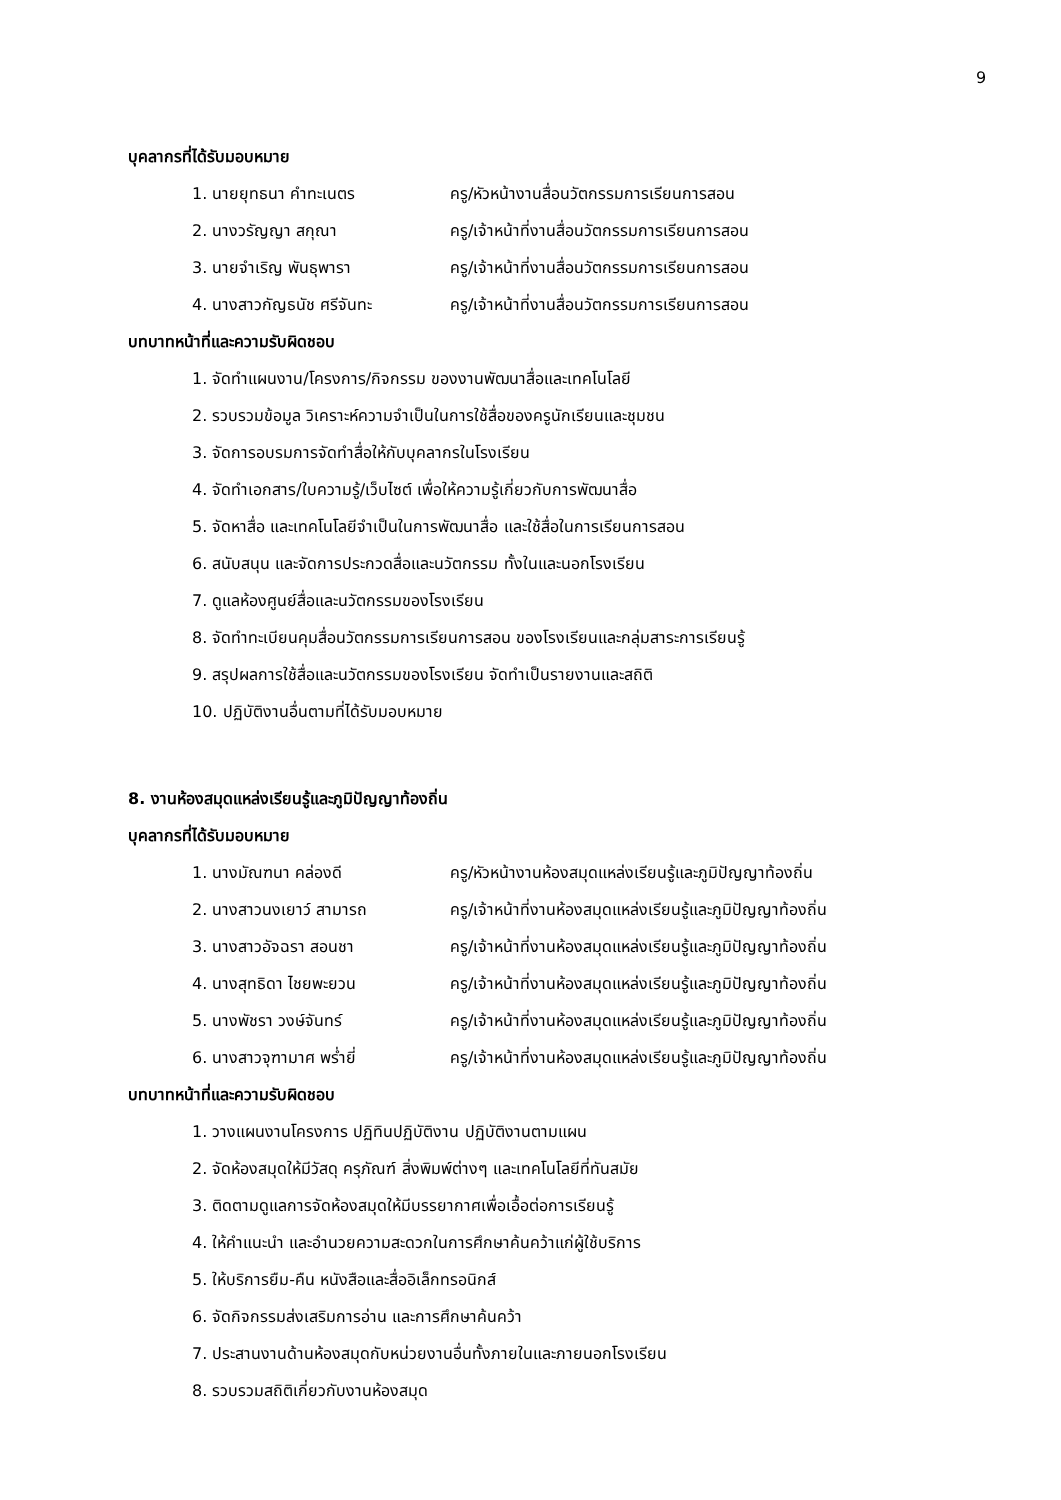9
บุคลากรที่ได้รับมอบหมาย
1. นายยุทธนา คำทะเนตร ครู/หัวหน้างานสื่อนวัตกรรมการเรียนการสอน
2. นางวรัญญา สกุณา ครู/เจ้าหน้าที่งานสื่อนวัตกรรมการเรียนการสอน
3. นายจำเริญ พันธุพารา ครู/เจ้าหน้าที่งานสื่อนวัตกรรมการเรียนการสอน
4. นางสาวกัญธนัช ศรีจันทะ ครู/เจ้าหน้าที่งานสื่อนวัตกรรมการเรียนการสอน
บทบาทหน้าที่และความรับผิดชอบ
1. จัดทำแผนงาน/โครงการ/กิจกรรม ของงานพัฒนาสื่อและเทคโนโลยี
2. รวบรวมข้อมูล วิเคราะห์ความจำเป็นในการใช้สื่อของครูนักเรียนและชุมชน
3. จัดการอบรมการจัดทำสื่อให้กับบุคลากรในโรงเรียน
4. จัดทำเอกสาร/ใบความรู้/เว็บไซต์ เพื่อให้ความรู้เกี่ยวกับการพัฒนาสื่อ
5. จัดหาสื่อ และเทคโนโลยีจำเป็นในการพัฒนาสื่อ และใช้สื่อในการเรียนการสอน
6. สนับสนุน และจัดการประกวดสื่อและนวัตกรรม ทั้งในและนอกโรงเรียน
7. ดูแลห้องศูนย์สื่อและนวัตกรรมของโรงเรียน
8. จัดทำทะเบียนคุมสื่อนวัตกรรมการเรียนการสอน ของโรงเรียนและกลุ่มสาระการเรียนรู้
9. สรุปผลการใช้สื่อและนวัตกรรมของโรงเรียน จัดทำเป็นรายงานและสถิติ
10. ปฏิบัติงานอื่นตามที่ได้รับมอบหมาย
8. งานห้องสมุดแหล่งเรียนรู้และภูมิปัญญาท้องถิ่น
บุคลากรที่ได้รับมอบหมาย
1. นางมัณฑนา คล่องดี ครู/หัวหน้างานห้องสมุดแหล่งเรียนรู้และภูมิปัญญาท้องถิ่น
2. นางสาวนงเยาว์ สามารถ ครู/เจ้าหน้าที่งานห้องสมุดแหล่งเรียนรู้และภูมิปัญญาท้องถิ่น
3. นางสาวอัจฉรา สอนชา ครู/เจ้าหน้าที่งานห้องสมุดแหล่งเรียนรู้และภูมิปัญญาท้องถิ่น
4. นางสุทธิดา ไชยพะยวน ครู/เจ้าหน้าที่งานห้องสมุดแหล่งเรียนรู้และภูมิปัญญาท้องถิ่น
5. นางพัชรา วงษ์จันทร์ ครู/เจ้าหน้าที่งานห้องสมุดแหล่งเรียนรู้และภูมิปัญญาท้องถิ่น
6. นางสาวจุฑามาศ พร่ำยี่ ครู/เจ้าหน้าที่งานห้องสมุดแหล่งเรียนรู้และภูมิปัญญาท้องถิ่น
บทบาทหน้าที่และความรับผิดชอบ
1. วางแผนงานโครงการ ปฏิทินปฏิบัติงาน ปฏิบัติงานตามแผน
2. จัดห้องสมุดให้มีวัสดุ ครุภัณฑ์ สิ่งพิมพ์ต่างๆ และเทคโนโลยีที่ทันสมัย
3. ติดตามดูแลการจัดห้องสมุดให้มีบรรยากาศเพื่อเอื้อต่อการเรียนรู้
4. ให้คำแนะนำ และอำนวยความสะดวกในการศึกษาค้นคว้าแก่ผู้ใช้บริการ
5. ให้บริการยืม-คืน หนังสือและสื่ออิเล็กทรอนิกส์
6. จัดกิจกรรมส่งเสริมการอ่าน และการศึกษาค้นคว้า
7. ประสานงานด้านห้องสมุดกับหน่วยงานอื่นทั้งภายในและภายนอกโรงเรียน
8. รวบรวมสถิติเกี่ยวกับงานห้องสมุด